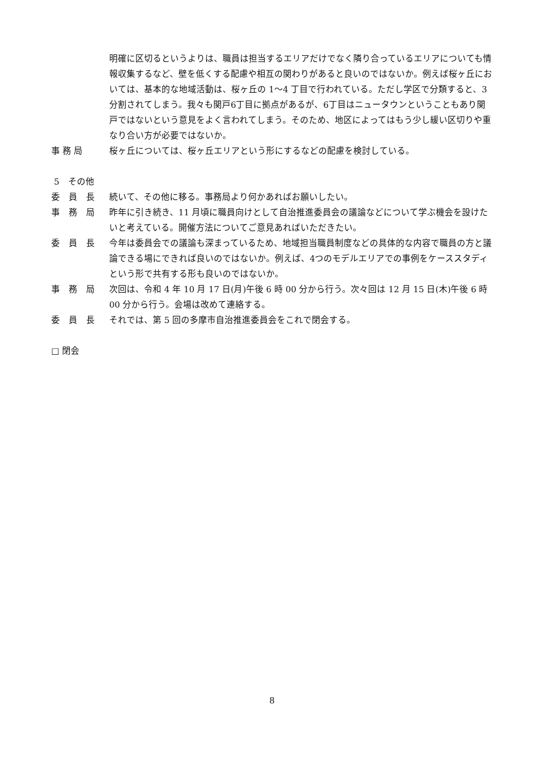明確に区切るというよりは、職員は担当するエリアだけでなく隣り合っているエリアについても情報収集するなど、壁を低くする配慮や相互の関わりがあると良いのではないか。例えば桜ヶ丘においては、基本的な地域活動は、桜ヶ丘の 1〜4 丁目で行われている。ただし学区で分類すると、3分割されてしまう。我々も関戸6丁目に拠点があるが、6丁目はニュータウンということもあり関戸ではないという意見をよく言われてしまう。そのため、地区によってはもう少し緩い区切りや重なり合い方が必要ではないか。
事 務 局 桜ヶ丘については、桜ヶ丘エリアという形にするなどの配慮を検討している。
5　その他
委　員　長 続いて、その他に移る。事務局より何かあればお願いしたい。
事　務　局 昨年に引き続き、11 月頃に職員向けとして自治推進委員会の議論などについて学ぶ機会を設けたいと考えている。開催方法についてご意見あればいただきたい。
委　員　長 今年は委員会での議論も深まっているため、地域担当職員制度などの具体的な内容で職員の方と議論できる場にできれば良いのではないか。例えば、4つのモデルエリアでの事例をケーススタディという形で共有する形も良いのではないか。
事　務　局 次回は、令和 4 年 10 月 17 日(月)午後 6 時 00 分から行う。次々回は 12 月 15 日(木)午後 6 時 00 分から行う。会場は改めて連絡する。
委　員　長 それでは、第 5 回の多摩市自治推進委員会をこれで閉会する。
□ 閉会
8